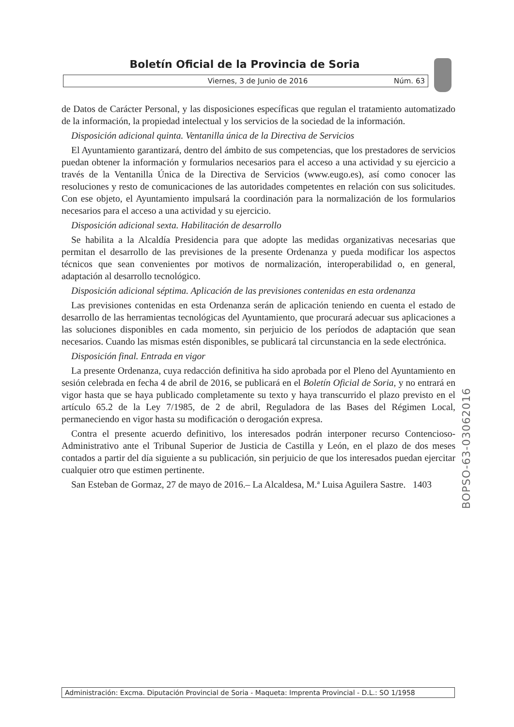Boletín Oficial de la Provincia de Soria
Viernes, 3 de Junio de 2016 Núm. 63
de Datos de Carácter Personal, y las disposiciones específicas que regulan el tratamiento automatizado de la información, la propiedad intelectual y los servicios de la sociedad de la información.
Disposición adicional quinta. Ventanilla única de la Directiva de Servicios
El Ayuntamiento garantizará, dentro del ámbito de sus competencias, que los prestadores de servicios puedan obtener la información y formularios necesarios para el acceso a una actividad y su ejercicio a través de la Ventanilla Única de la Directiva de Servicios (www.eugo.es), así como conocer las resoluciones y resto de comunicaciones de las autoridades competentes en relación con sus solicitudes. Con ese objeto, el Ayuntamiento impulsará la coordinación para la normalización de los formularios necesarios para el acceso a una actividad y su ejercicio.
Disposición adicional sexta. Habilitación de desarrollo
Se habilita a la Alcaldía Presidencia para que adopte las medidas organizativas necesarias que permitan el desarrollo de las previsiones de la presente Ordenanza y pueda modificar los aspectos técnicos que sean convenientes por motivos de normalización, interoperabilidad o, en general, adaptación al desarrollo tecnológico.
Disposición adicional séptima. Aplicación de las previsiones contenidas en esta ordenanza
Las previsiones contenidas en esta Ordenanza serán de aplicación teniendo en cuenta el estado de desarrollo de las herramientas tecnológicas del Ayuntamiento, que procurará adecuar sus aplicaciones a las soluciones disponibles en cada momento, sin perjuicio de los períodos de adaptación que sean necesarios. Cuando las mismas estén disponibles, se publicará tal circunstancia en la sede electrónica.
Disposición final. Entrada en vigor
La presente Ordenanza, cuya redacción definitiva ha sido aprobada por el Pleno del Ayuntamiento en sesión celebrada en fecha 4 de abril de 2016, se publicará en el Boletín Oficial de Soria, y no entrará en vigor hasta que se haya publicado completamente su texto y haya transcurrido el plazo previsto en el artículo 65.2 de la Ley 7/1985, de 2 de abril, Reguladora de las Bases del Régimen Local, permaneciendo en vigor hasta su modificación o derogación expresa.
Contra el presente acuerdo definitivo, los interesados podrán interponer recurso Contencioso-Administrativo ante el Tribunal Superior de Justicia de Castilla y León, en el plazo de dos meses contados a partir del día siguiente a su publicación, sin perjuicio de que los interesados puedan ejercitar cualquier otro que estimen pertinente.
San Esteban de Gormaz, 27 de mayo de 2016.– La Alcaldesa, M.ª Luisa Aguilera Sastre. 1403
BOPSO-63-03062016
Administración: Excma. Diputación Provincial de Soria - Maqueta: Imprenta Provincial - D.L.: SO 1/1958